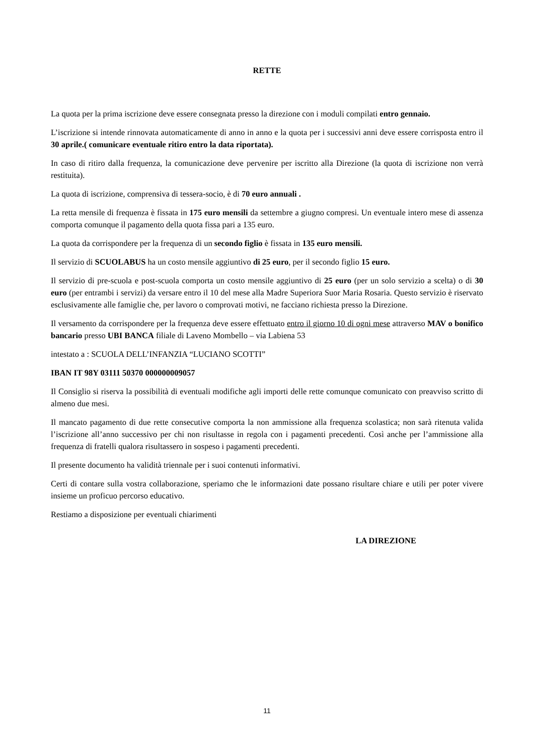RETTE
La quota per la prima iscrizione deve essere consegnata presso la direzione con i moduli compilati entro gennaio.
L’iscrizione si intende rinnovata automaticamente di anno in anno e la quota per i successivi anni deve essere corrisposta entro il 30 aprile.( comunicare eventuale ritiro entro la data riportata).
In caso di ritiro dalla frequenza, la comunicazione deve pervenire per iscritto alla Direzione (la quota di iscrizione non verrà restituita).
La quota di iscrizione, comprensiva di tessera-socio, è di 70 euro annuali .
La retta mensile di frequenza è fissata in 175 euro mensili da settembre a giugno compresi. Un eventuale intero mese di assenza comporta comunque il pagamento della quota fissa pari a 135 euro.
La quota da corrispondere per la frequenza di un secondo figlio è fissata in 135 euro mensili.
Il servizio di SCUOLABUS ha un costo mensile aggiuntivo di 25 euro, per il secondo figlio 15 euro.
Il servizio di pre-scuola e post-scuola comporta un costo mensile aggiuntivo di 25 euro (per un solo servizio a scelta) o di 30 euro (per entrambi i servizi) da versare entro il 10 del mese alla Madre Superiora Suor Maria Rosaria. Questo servizio è riservato esclusivamente alle famiglie che, per lavoro o comprovati motivi, ne facciano richiesta presso la Direzione.
Il versamento da corrispondere per la frequenza deve essere effettuato entro il giorno 10 di ogni mese attraverso MAV o bonifico bancario presso UBI BANCA filiale di Laveno Mombello – via Labiena 53
intestato a : SCUOLA DELL’INFANZIA “LUCIANO SCOTTI”
IBAN IT 98Y 03111 50370 000000009057
Il Consiglio si riserva la possibilità di eventuali modifiche agli importi delle rette comunque comunicato con preavviso scritto di almeno due mesi.
Il mancato pagamento di due rette consecutive comporta la non ammissione alla frequenza scolastica; non sarà ritenuta valida l’iscrizione all’anno successivo per chi non risultasse in regola con i pagamenti precedenti. Così anche per l’ammissione alla frequenza di fratelli qualora risultassero in sospeso i pagamenti precedenti.
Il presente documento ha validità triennale per i suoi contenuti informativi.
Certi di contare sulla vostra collaborazione, speriamo che le informazioni date possano risultare chiare e utili per poter vivere insieme un proficuo percorso educativo.
Restiamo a disposizione per eventuali chiarimenti
LA DIREZIONE
11